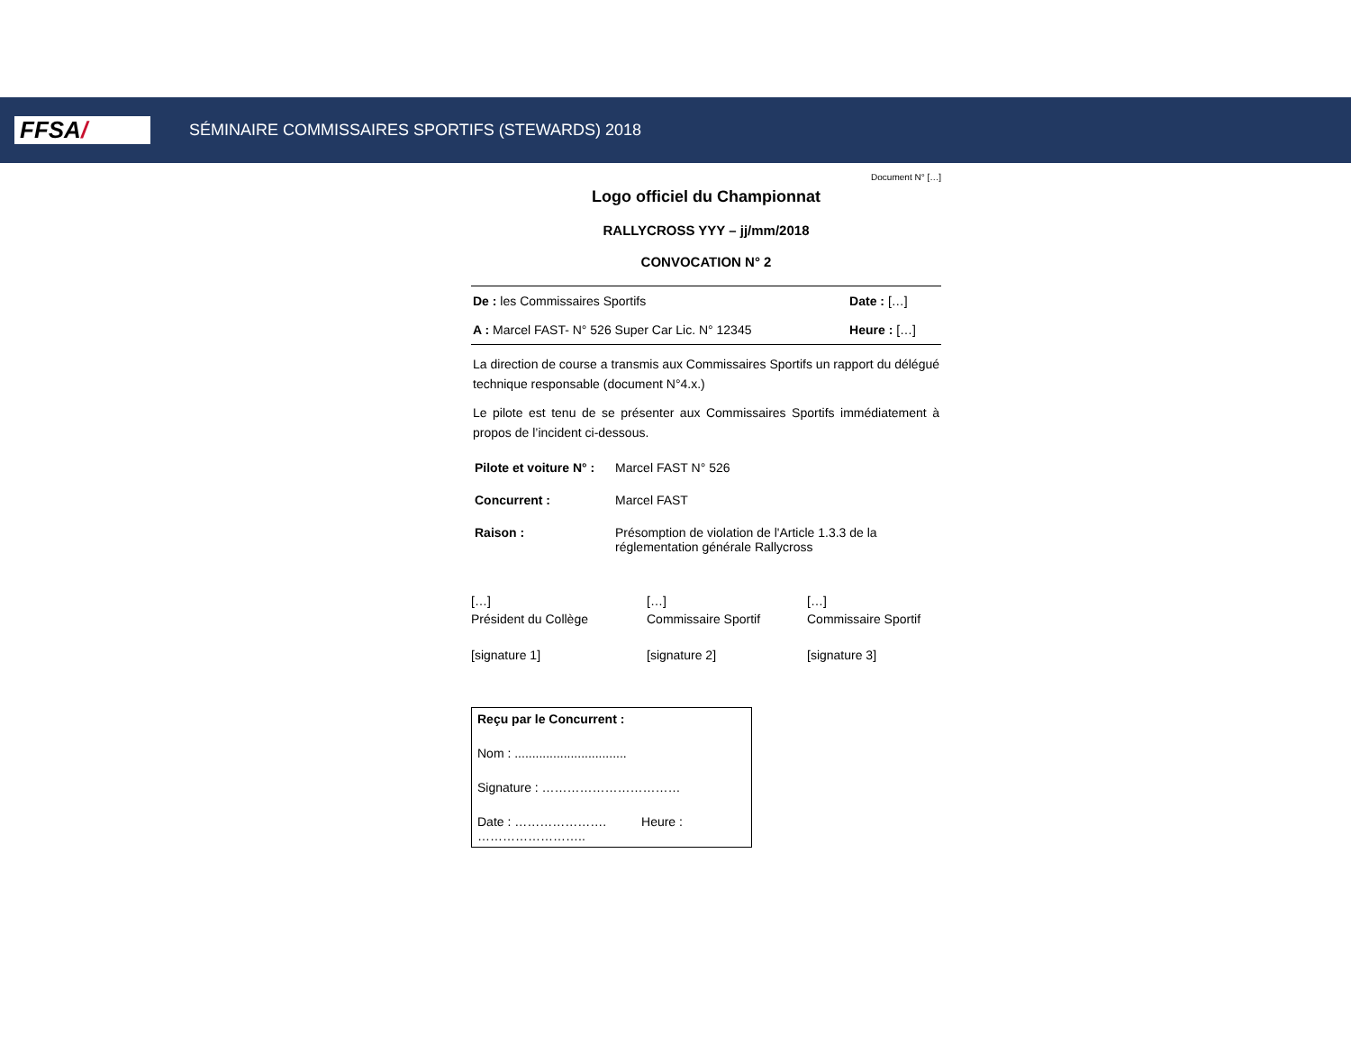FFSA/
SÉMINAIRE COMMISSAIRES SPORTIFS (STEWARDS) 2018
Document N° […]
Logo officiel du Championnat
RALLYCROSS YYY – jj/mm/2018
CONVOCATION N° 2
| De : les Commissaires Sportifs | Date : […] |
| A : Marcel FAST- N° 526 Super Car Lic. N° 12345 | Heure : […] |
La direction de course a transmis aux Commissaires Sportifs un rapport du délégué technique responsable (document N°4.x.)
Le pilote est tenu de se présenter aux Commissaires Sportifs immédiatement à propos de l’incident ci-dessous.
| Pilote et voiture N° : | Marcel FAST N° 526 |
| Concurrent : | Marcel FAST |
| Raison : | Présomption de violation de l'Article 1.3.3 de la réglementation générale Rallycross |
[…]
Président du Collège
[signature 1]
[…]
Commissaire Sportif
[signature 2]
[…]
Commissaire Sportif
[signature 3]
Reçu par le Concurrent :
Nom : ................................
Signature : ……………………………
Date : …………………. Heure :
……………………..